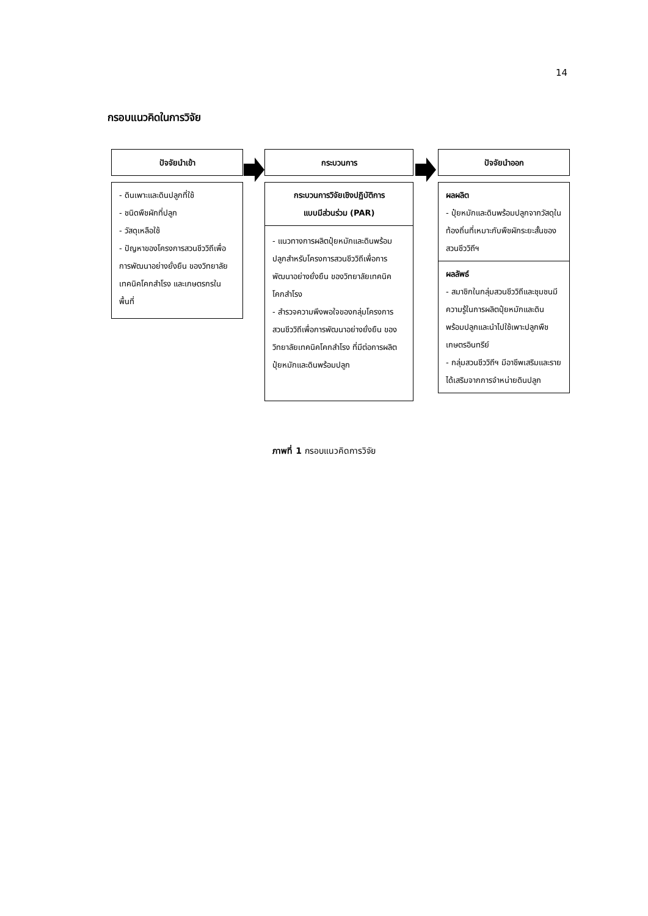14
กรอบแนวคิดในการวิจัย
ปัจจัยนำเข้า
- ดินเพาะและดินปลูกที่ใช้
- ชนิดพืชผักที่ปลูก
- วัสดุเหลือใช้
- ปัญหาของโครงการสวนชีววิถีเพื่อการพัฒนาอย่างยั่งยืน ของวิทยาลัยเทคนิคโคกสำโรง และเกษตรกรในพื้นที่
กระบวนการ
กระบวนการวิจัยเชิงปฏิบัติการ
แบบมีส่วนร่วม (PAR)
- แนวทางการผลิตปุ๋ยหมักและดินพร้อมปลูกสำหรับโครงการสวนชีววิถีเพื่อการพัฒนาอย่างยั่งยืน ของวิทยาลัยเทคนิคโคกสำโรง
- สำรวจความพึงพอใจของกลุ่มโครงการสวนชีววิถีเพื่อการพัฒนาอย่างยั่งยืน ของวิทยาลัยเทคนิคโคกสำโรง ที่มีต่อการผลิตปุ๋ยหมักและดินพร้อมปลูก
ปัจจัยนำออก
ผลผลิต
- ปุ๋ยหมักและดินพร้อมปลูกจากวัสดุในท้องถิ่นที่เหมาะกับพืชผักระยะสั้นของสวนชีววิถีฯ
ผลลัพธ์
- สมาชิกในกลุ่มสวนชีววิถีและชุมชนมีความรู้ในการผลิตปุ๋ยหมักและดินพร้อมปลูกและนำไปใช้เพาะปลูกพืชเกษตรอินทรีย์
- กลุ่มสวนชีววิถีฯ มีอาชีพเสริมและรายได้เสริมจากการจำหน่ายดินปลูก
ภาพที่ 1 กรอบแนวคิดการวิจัย